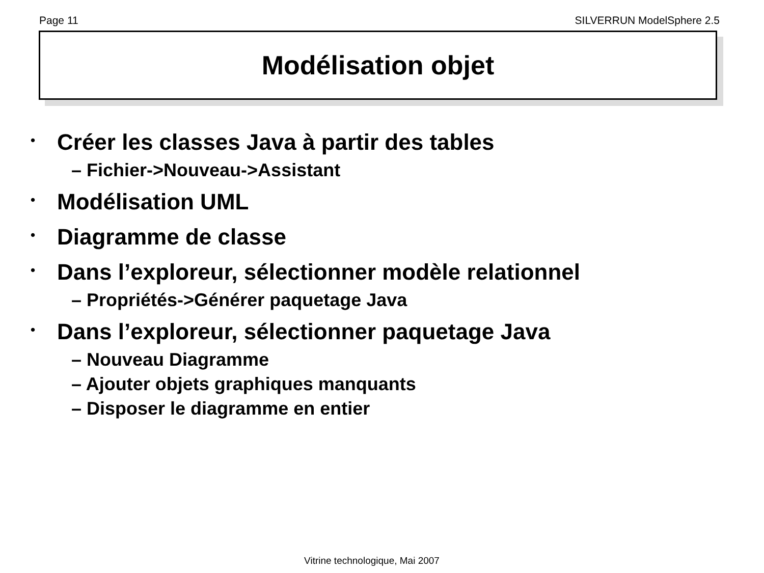Page 11 SILVERRUN ModelSphere 2.5
Modélisation objet
• Créer les classes Java à partir des tables
– Fichier->Nouveau->Assistant
• Modélisation UML
• Diagramme de classe
• Dans l’exploreur, sélectionner modèle relationnel
– Propriétés->Générer paquetage Java
• Dans l’exploreur, sélectionner paquetage Java
– Nouveau Diagramme
– Ajouter objets graphiques manquants
– Disposer le diagramme en entier
Vitrine technologique, Mai 2007